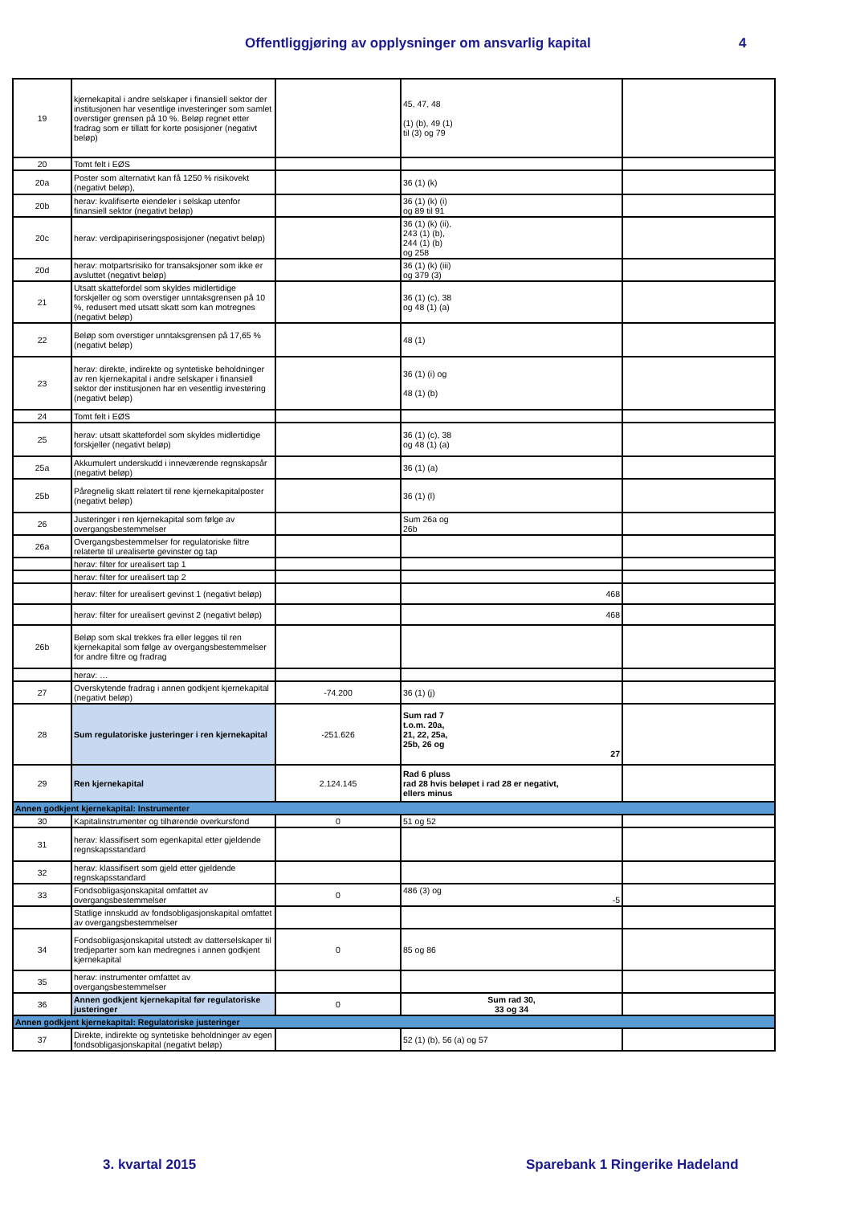Offentliggjøring av opplysninger om ansvarlig kapital 4
| 19 | kjernekapital i andre selskaper i finansiell sektor der institusjonen har vesentlige investeringer som samlet overstiger grensen på 10 %. Beløp regnet etter fradrag som er tillatt for korte posisjoner (negativt beløp) | | 45, 47, 48 (1) (b), 49 (1) til (3) og 79 | |
| 20 | Tomt felt i EØS | | | |
| 20a | Poster som alternativt kan få 1250 % risikovekt (negativt beløp), | | 36 (1) (k) | |
| 20b | herav: kvalifiserte eiendeler i selskap utenfor finansiell sektor (negativt beløp) | | 36 (1) (k) (i) og 89 til 91 | |
| 20c | herav: verdipapiriseringsposisjoner (negativt beløp) | | 36 (1) (k) (ii), 243 (1) (b), 244 (1) (b) og 258 | |
| 20d | herav: motpartsrisiko for transaksjoner som ikke er avsluttet (negativt beløp) | | 36 (1) (k) (iii) og 379 (3) | |
| 21 | Utsatt skattefordel som skyldes midlertidige forskjeller og som overstiger unntaksgrensen på 10 %, redusert med utsatt skatt som kan motregnes (negativt beløp) | | 36 (1) (c), 38 og 48 (1) (a) | |
| 22 | Beløp som overstiger unntaksgrensen på 17,65 % (negativt beløp) | | 48 (1) | |
| 23 | herav: direkte, indirekte og syntetiske beholdninger av ren kjernekapital i andre selskaper i finansiell sektor der institusjonen har en vesentlig investering (negativt beløp) | | 36 (1) (i) og 48 (1) (b) | |
| 24 | Tomt felt i EØS | | | |
| 25 | herav: utsatt skattefordel som skyldes midlertidige forskjeller (negativt beløp) | | 36 (1) (c), 38 og 48 (1) (a) | |
| 25a | Akkumulert underskudd i inneværende regnskapsår (negativt beløp) | | 36 (1) (a) | |
| 25b | Påregnelig skatt relatert til rene kjernekapitalposter (negativt beløp) | | 36 (1) (l) | |
| 26 | Justeringer i ren kjernekapital som følge av overgangsbestemmelser | | Sum 26a og 26b | |
| 26a | Overgangsbestemmelser for regulatoriske filtre relaterte til urealiserte gevinster og tap | | | |
| | herav: filter for urealisert tap 1 | | | |
| | herav: filter for urealisert tap 2 | | | |
| | herav: filter for urealisert gevinst 1 (negativt beløp) | | 468 | |
| | herav: filter for urealisert gevinst 2 (negativt beløp) | | 468 | |
| 26b | Beløp som skal trekkes fra eller legges til ren kjernekapital som følge av overgangsbestemmelser for andre filtre og fradrag | | | |
| | herav: … | | | |
| 27 | Overskytende fradrag i annen godkjent kjernekapital (negativt beløp) | -74.200 | 36 (1) (j) | |
| 28 | Sum regulatoriske justeringer i ren kjernekapital | -251.626 | Sum rad 7 t.o.m. 20a, 21, 22, 25a, 25b, 26 og 27 | |
| 29 | Ren kjernekapital | 2.124.145 | Rad 6 pluss rad 28 hvis beløpet i rad 28 er negativt, ellers minus | |
| Annen godkjent kjernekapital: Instrumenter | | | | |
| 30 | Kapitalinstrumenter og tilhørende overkursfond | 0 | 51 og 52 | |
| 31 | herav: klassifisert som egenkapital etter gjeldende regnskapsstandard | | | |
| 32 | herav: klassifisert som gjeld etter gjeldende regnskapsstandard | | | |
| 33 | Fondsobligasjonskapital omfattet av overgangsbestemmelser | 0 | 486 (3) og -5 | |
| | Statlige innskudd av fondsobligasjonskapital omfattet av overgangsbestemmelser | | | |
| 34 | Fondsobligasjonskapital utstedt av datterselskaper til tredjeparter som kan medregnes i annen godkjent kjernekapital | 0 | 85 og 86 | |
| 35 | herav: instrumenter omfattet av overgangsbestemmelser | | | |
| 36 | Annen godkjent kjernekapital før regulatoriske justeringer | 0 | Sum rad 30, 33 og 34 | |
| Annen godkjent kjernekapital: Regulatoriske justeringer | | | | |
| 37 | Direkte, indirekte og syntetiske beholdninger av egen fondsobligasjonskapital (negativt beløp) | | 52 (1) (b), 56 (a) og 57 | |
3. kvartal 2015 Sparebank 1 Ringerike Hadeland